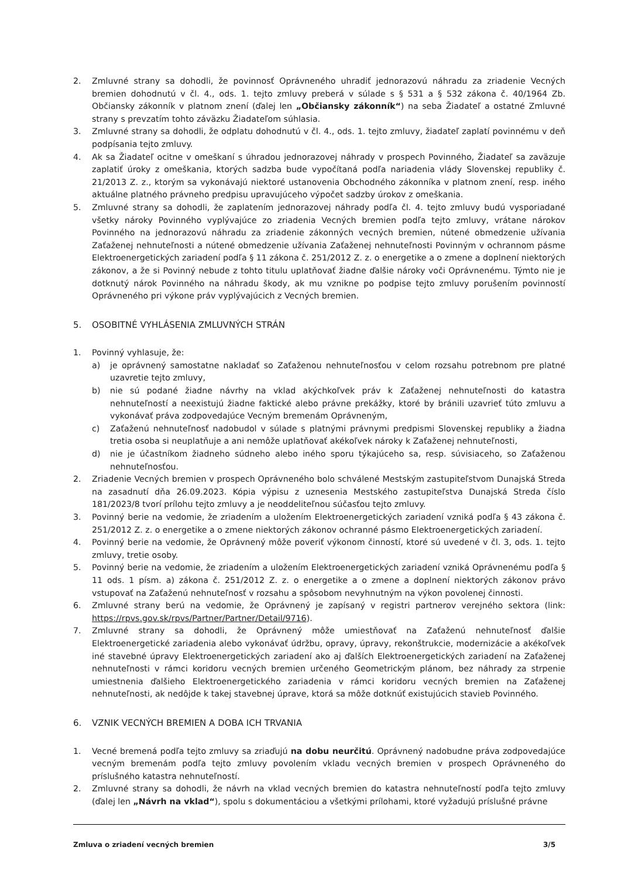2. Zmluvné strany sa dohodli, že povinnosť Oprávneného uhradiť jednorazovú náhradu za zriadenie Vecných bremien dohodnutú v čl. 4., ods. 1. tejto zmluvy preberá v súlade s § 531 a § 532 zákona č. 40/1964 Zb. Občiansky zákonník v platnom znení (ďalej len „Občiansky zákonník“) na seba Žiadateľ a ostatné Zmluvné strany s prevzatím tohto záväzku Žiadateľom súhlasia.
3. Zmluvné strany sa dohodli, že odplatu dohodnutú v čl. 4., ods. 1. tejto zmluvy, žiadateľ zaplatí povinnému v deň podpísania tejto zmluvy.
4. Ak sa Žiadateľ ocitne v omeškaní s úhradou jednorazovej náhrady v prospech Povinného, Žiadateľ sa zaväzuje zaplatiť úroky z omeškania, ktorých sadzba bude vypočítaná podľa nariadenia vlády Slovenskej republiky č. 21/2013 Z. z., ktorým sa vykonávajú niektoré ustanovenia Obchodného zákonníka v platnom znení, resp. iného aktuálne platného právneho predpisu upravujúceho výpočet sadzby úrokov z omeškania.
5. Zmluvné strany sa dohodli, že zaplatením jednorazovej náhrady podľa čl. 4. tejto zmluvy budú vysporiadané všetky nároky Povinného vyplývajúce zo zriadenia Vecných bremien podľa tejto zmluvy, vrátane nárokov Povinného na jednorazovú náhradu za zriadenie zákonných vecných bremien, nútené obmedzenie užívania Zaťaženej nehnuteľnosti a nútené obmedzenie užívania Zaťaženej nehnuteľnosti Povinným v ochrannom pásme Elektroenergetických zariadení podľa § 11 zákona č. 251/2012 Z. z. o energetike a o zmene a doplnení niektorých zákonov, a že si Povinný nebude z tohto titulu uplatňovať žiadne ďalšie nároky voči Oprávnenému. Týmto nie je dotknutý nárok Povinného na náhradu škody, ak mu vznikne po podpise tejto zmluvy porušením povinností Oprávneného pri výkone práv vyplývajúcich z Vecných bremien.
5. OSOBITNÉ VYHLÁSENIA ZMLUVNÝCH STRÁN
1. Povinný vyhlasuje, že:
a) je oprávnený samostatne nakladať so Zaťaženou nehnuteľnosťou v celom rozsahu potrebnom pre platné uzavretie tejto zmluvy,
b) nie sú podané žiadne návrhy na vklad akýchkoľvek práv k Zaťaženej nehnuteľnosti do katastra nehnuteľností a neexistujú žiadne faktické alebo právne prekážky, ktoré by bránili uzavrieť túto zmluvu a vykonávať práva zodpovedajúce Vecným bremenám Oprávneným,
c) Zaťaženú nehnuteľnosť nadobudol v súlade s platnými právnymi predpismi Slovenskej republiky a žiadna tretia osoba si neuplatňuje a ani nemôže uplatňovať akékoľvek nároky k Zaťaženej nehnuteľnosti,
d) nie je účastníkom žiadneho súdneho alebo iného sporu týkajúceho sa, resp. súvisiaceho, so Zaťaženou nehnuteľnosťou.
2. Zriadenie Vecných bremien v prospech Oprávneného bolo schválené Mestským zastupiteľstvom Dunajská Streda na zasadnutí dňa 26.09.2023. Kópia výpisu z uznesenia Mestského zastupiteľstva Dunajská Streda číslo 181/2023/8 tvorí prílohu tejto zmluvy a je neoddeliteľnou súčasťou tejto zmluvy.
3. Povinný berie na vedomie, že zriadením a uložením Elektroenergetických zariadení vzniká podľa § 43 zákona č. 251/2012 Z. z. o energetike a o zmene niektorých zákonov ochranné pásmo Elektroenergetických zariadení.
4. Povinný berie na vedomie, že Oprávnený môže poveriť výkonom činností, ktoré sú uvedené v čl. 3, ods. 1. tejto zmluvy, tretie osoby.
5. Povinný berie na vedomie, že zriadením a uložením Elektroenergetických zariadení vzniká Oprávnenému podľa § 11 ods. 1 písm. a) zákona č. 251/2012 Z. z. o energetike a o zmene a doplnení niektorých zákonov právo vstupovať na Zaťaženú nehnuteľnosť v rozsahu a spôsobom nevyhnutným na výkon povolenej činnosti.
6. Zmluvné strany berú na vedomie, že Oprávnený je zapísaný v registri partnerov verejného sektora (link: https://rpvs.gov.sk/rpvs/Partner/Partner/Detail/9716).
7. Zmluvné strany sa dohodli, že Oprávnený môže umiestňovať na Zaťaženú nehnuteľnosť ďalšie Elektroenergetické zariadenia alebo vykonávať údržbu, opravy, úpravy, rekonštrukcie, modernizácie a akékoľvek iné stavebné úpravy Elektroenergetických zariadení ako aj ďalších Elektroenergetických zariadení na Zaťaženej nehnuteľnosti v rámci koridoru vecných bremien určeného Geometrickým plánom, bez náhrady za strpenie umiestnenia ďalšieho Elektroenergetického zariadenia v rámci koridoru vecných bremien na Zaťaženej nehnuteľnosti, ak nedôjde k takej stavebnej úprave, ktorá sa môže dotknúť existujúcich stavieb Povinného.
6. VZNIK VECNÝCH BREMIEN A DOBA ICH TRVANIA
1. Vecné bremená podľa tejto zmluvy sa zriaďujú na dobu neurčitú. Oprávnený nadobudne práva zodpovedajúce vecným bremenám podľa tejto zmluvy povolením vkladu vecných bremien v prospech Oprávneného do príslušného katastra nehnuteľností.
2. Zmluvné strany sa dohodli, že návrh na vklad vecných bremien do katastra nehnuteľností podľa tejto zmluvy (ďalej len „Návrh na vklad“), spolu s dokumentáciou a všetkými prílohami, ktoré vyžadujú príslušné právne
Zmluva o zriadení vecných bremien 3/5